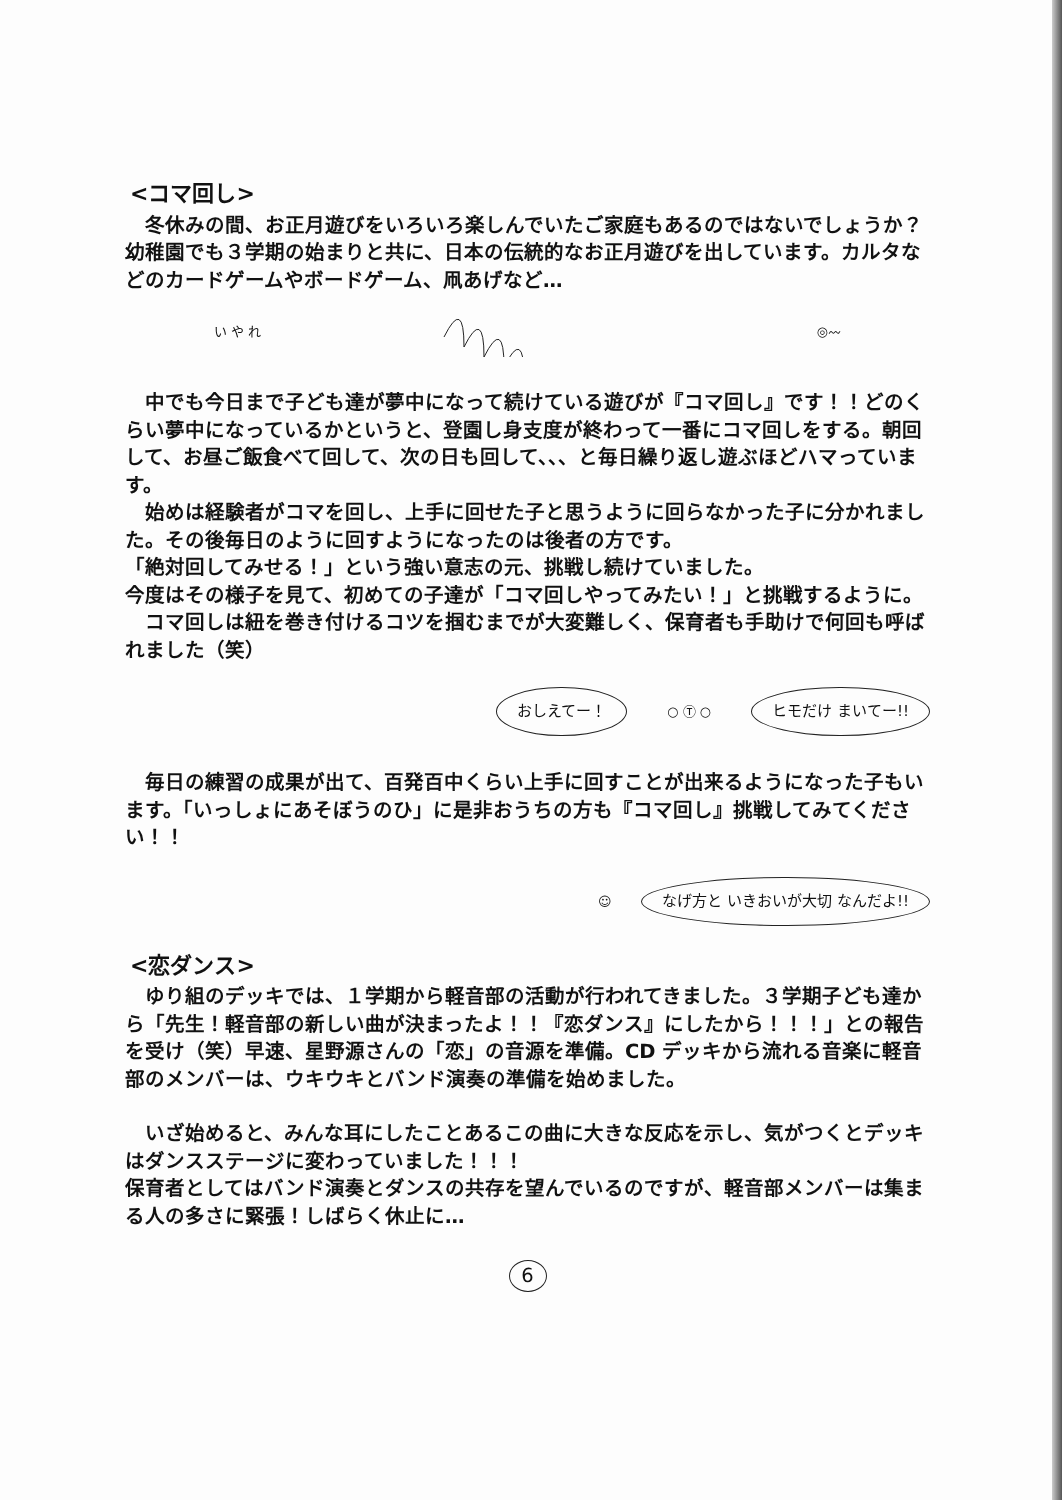<コマ回し>
　冬休みの間、お正月遊びをいろいろ楽しんでいたご家庭もあるのではないでしょうか？幼稚園でも３学期の始まりと共に、日本の伝統的なお正月遊びを出しています。カルタなどのカードゲームやボードゲーム、凧あげなど…
い や れ ◎〰
　中でも今日まで子ども達が夢中になって続けている遊びが『コマ回し』です！！どのくらい夢中になっているかというと、登園し身支度が終わって一番にコマ回しをする。朝回して、お昼ご飯食べて回して、次の日も回して、、、と毎日繰り返し遊ぶほどハマっています。
　始めは経験者がコマを回し、上手に回せた子と思うように回らなかった子に分かれました。その後毎日のように回すようになったのは後者の方です。
「絶対回してみせる！」という強い意志の元、挑戦し続けていました。
今度はその様子を見て、初めての子達が「コマ回しやってみたい！」と挑戦するように。
　コマ回しは紐を巻き付けるコツを掴むまでが大変難しく、保育者も手助けで何回も呼ばれました（笑）
おしえてー！ ○ Ⓣ ○ ヒモだけ まいてー!!
　毎日の練習の成果が出て、百発百中くらい上手に回すことが出来るようになった子もいます。「いっしょにあそぼうのひ」に是非おうちの方も『コマ回し』挑戦してみてください！！
☺ なげ方と いきおいが大切 なんだよ!!
<恋ダンス>
　ゆり組のデッキでは、１学期から軽音部の活動が行われてきました。３学期子ども達から「先生！軽音部の新しい曲が決まったよ！！『恋ダンス』にしたから！！！」との報告を受け（笑）早速、星野源さんの「恋」の音源を準備。CD デッキから流れる音楽に軽音部のメンバーは、ウキウキとバンド演奏の準備を始めました。
　いざ始めると、みんな耳にしたことあるこの曲に大きな反応を示し、気がつくとデッキはダンスステージに変わっていました！！！
保育者としてはバンド演奏とダンスの共存を望んでいるのですが、軽音部メンバーは集まる人の多さに緊張！しばらく休止に…
6